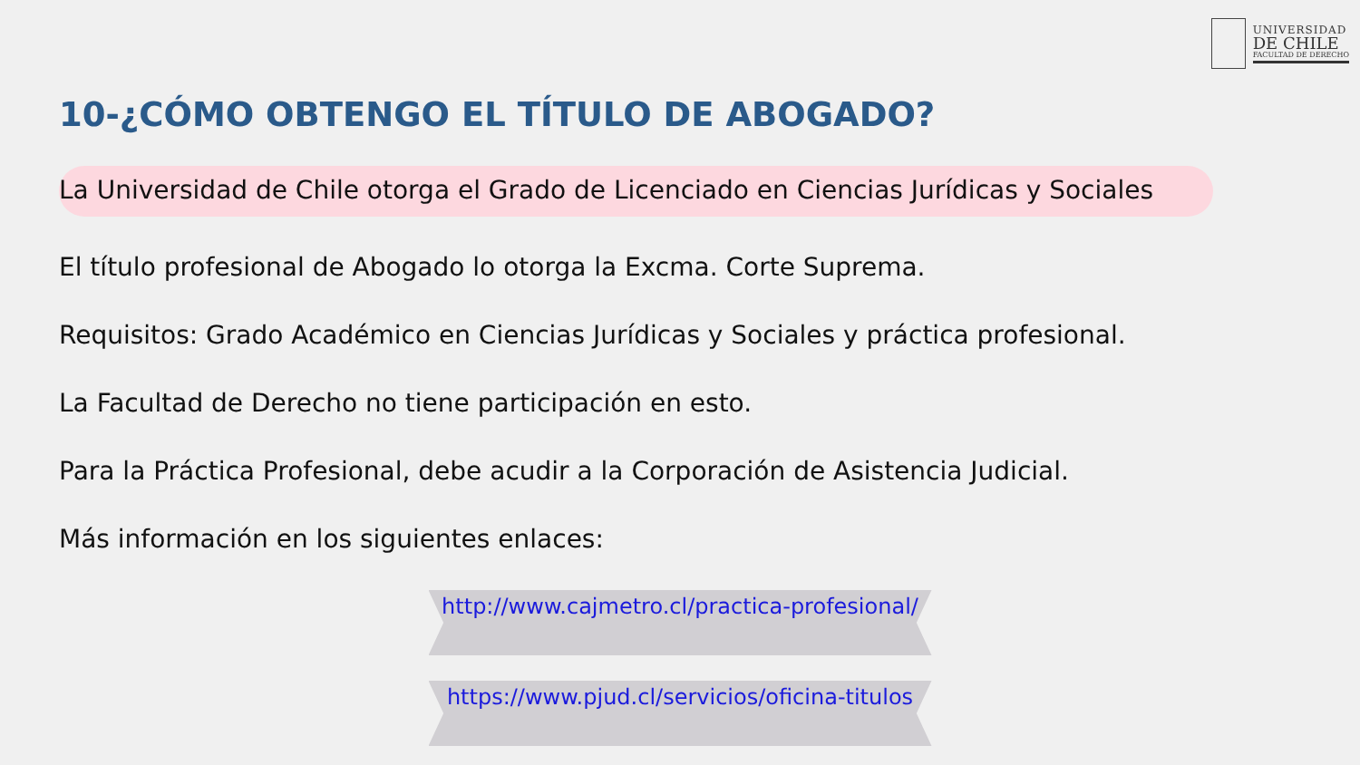UNIVERSIDAD
DE CHILE
FACULTAD DE DERECHO
10-¿CÓMO OBTENGO EL TÍTULO DE ABOGADO?
La Universidad de Chile otorga el Grado de Licenciado en Ciencias Jurídicas y Sociales
El título profesional de Abogado lo otorga la Excma. Corte Suprema.
Requisitos: Grado Académico en Ciencias Jurídicas y Sociales y práctica profesional.
La Facultad de Derecho no tiene participación en esto.
Para la Práctica Profesional, debe acudir a la Corporación de Asistencia Judicial.
Más información en los siguientes enlaces:
http://www.cajmetro.cl/practica-profesional/
https://www.pjud.cl/servicios/oficina-titulos